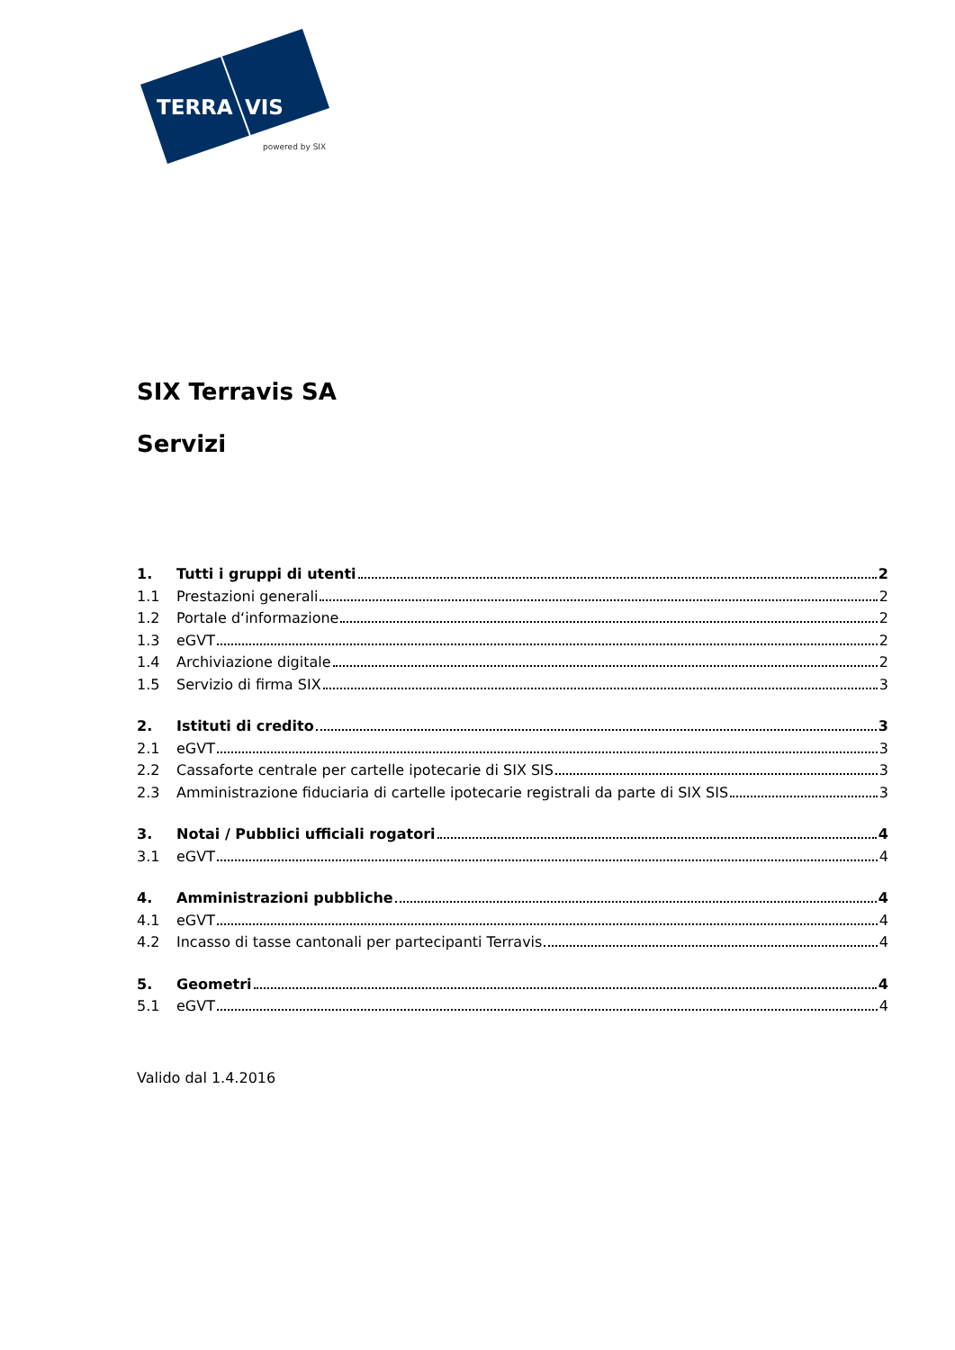TERRA
VIS
powered by SIX
SIX Terravis SA
Servizi
1. Tutti i gruppi di utenti 2
1.1 Prestazioni generali 2
1.2 Portale d‘informazione 2
1.3 eGVT 2
1.4 Archiviazione digitale 2
1.5 Servizio di firma SIX 3
2. Istituti di credito 3
2.1 eGVT 3
2.2 Cassaforte centrale per cartelle ipotecarie di SIX SIS 3
2.3 Amministrazione fiduciaria di cartelle ipotecarie registrali da parte di SIX SIS 3
3. Notai / Pubblici ufficiali rogatori 4
3.1 eGVT 4
4. Amministrazioni pubbliche 4
4.1 eGVT 4
4.2 Incasso di tasse cantonali per partecipanti Terravis 4
5. Geometri 4
5.1 eGVT 4
Valido dal 1.4.2016